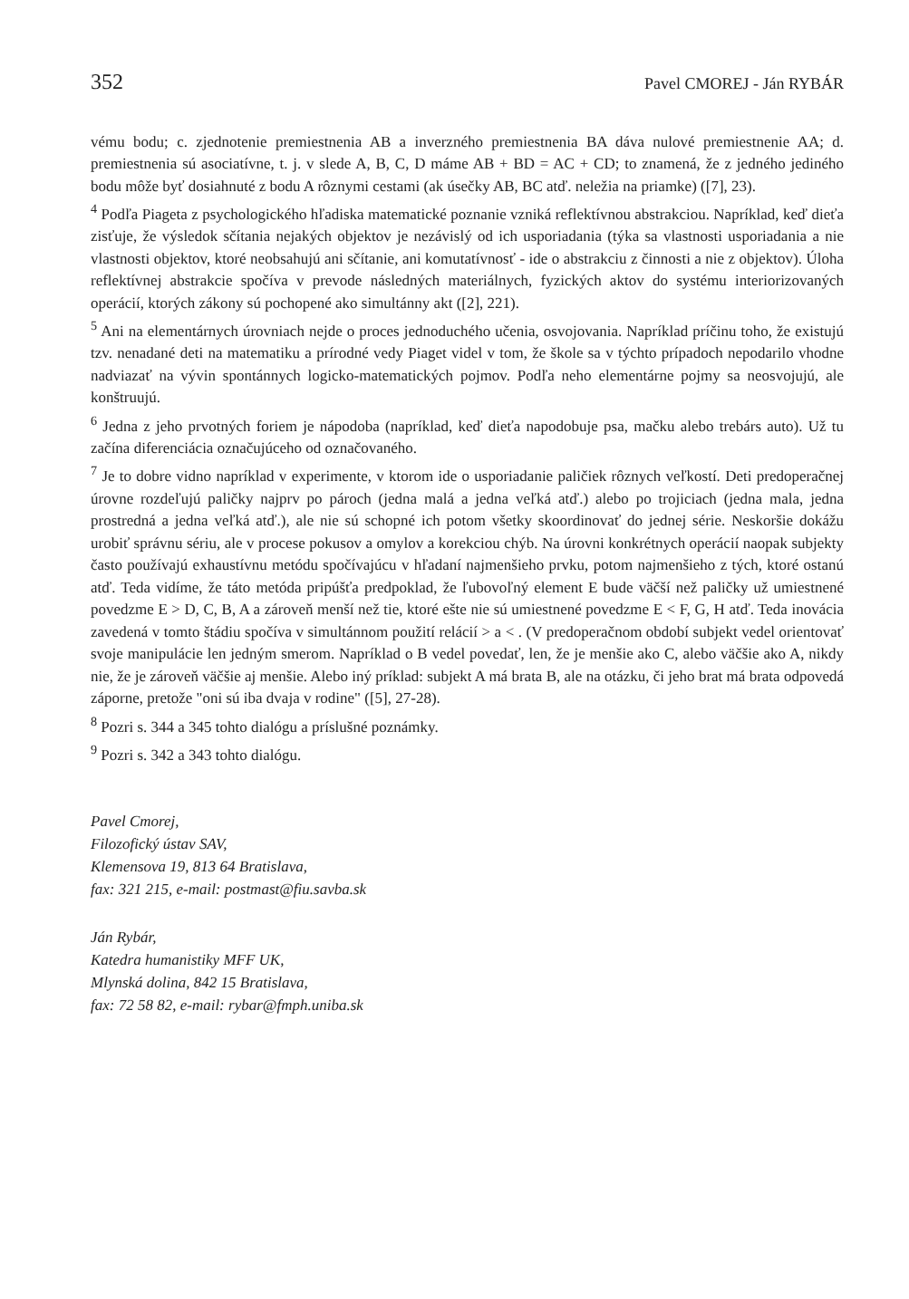352 Pavel CMOREJ - Ján RYBÁR
vému bodu; c. zjednotenie premiestnenia AB a inverzného premiestnenia BA dáva nulové premiestnenie AA; d. premiestnenia sú asociatívne, t. j. v slede A, B, C, D máme AB + BD = AC + CD; to znamená, že z jedného jediného bodu môže byť dosiahnuté z bodu A rôznymi cestami (ak úsečky AB, BC atď. neležia na priamke) ([7], 23).
<sup>4</sup> Podľa Piageta z psychologického hľadiska matematické poznanie vzniká reflektívnou abstrakciou. Napríklad, keď dieťa zisťuje, že výsledok sčítania nejakých objektov je nezávislý od ich usporiadania (týka sa vlastnosti usporiadania a nie vlastnosti objektov, ktoré neobsahujú ani sčítanie, ani komutatívnosť - ide o abstrakciu z činnosti a nie z objektov). Úloha reflektívnej abstrakcie spočíva v prevode následných materiálnych, fyzických aktov do systému interiorizovaných operácií, ktorých zákony sú pochopené ako simultánny akt ([2], 221).
<sup>5</sup> Ani na elementárnych úrovniach nejde o proces jednoduchého učenia, osvojovania. Napríklad príčinu toho, že existujú tzv. nenadané deti na matematiku a prírodné vedy Piaget videl v tom, že škole sa v týchto prípadoch nepodarilo vhodne nadviazať na vývin spontánnych logicko-matematických pojmov. Podľa neho elementárne pojmy sa neosvojujú, ale konštruujú.
<sup>6</sup> Jedna z jeho prvotných foriem je nápodoba (napríklad, keď dieťa napodobuje psa, mačku alebo trebárs auto). Už tu začína diferenciácia označujúceho od označovaného.
<sup>7</sup> Je to dobre vidno napríklad v experimente, v ktorom ide o usporiadanie paličiek rôznych veľkostí. Deti predoperačnej úrovne rozdeľujú paličky najprv po pároch (jedna malá a jedna veľká atď.) alebo po trojiciach (jedna mala, jedna prostredná a jedna veľká atď.), ale nie sú schopné ich potom všetky skoordinovať do jednej série. Neskoršie dokážu urobiť správnu sériu, ale v procese pokusov a omylov a korekciou chýb. Na úrovni konkrétnych operácií naopak subjekty často používajú exhaustívnu metódu spočívajúcu v hľadaní najmenšieho prvku, potom najmenšieho z tých, ktoré ostanú atď. Teda vidíme, že táto metóda pripúšťa predpoklad, že ľubovoľný element E bude väčší než paličky už umiestnené povedzme E > D, C, B, A a zároveň menší než tie, ktoré ešte nie sú umiestnené povedzme E < F, G, H atď. Teda inovácia zavedená v tomto štádiu spočíva v simultánnom použití relácií > a < . (V predoperačnom období subjekt vedel orientovať svoje manipulácie len jedným smerom. Napríklad o B vedel povedať, len, že je menšie ako C, alebo väčšie ako A, nikdy nie, že je zároveň väčšie aj menšie. Alebo iný príklad: subjekt A má brata B, ale na otázku, či jeho brat má brata odpovedá záporne, pretože "oni sú iba dvaja v rodine" ([5], 27-28).
<sup>8</sup> Pozri s. 344 a 345 tohto dialógu a príslušné poznámky.
<sup>9</sup> Pozri s. 342 a 343 tohto dialógu.
Pavel Cmorej,
Filozofický ústav SAV,
Klemensova 19, 813 64 Bratislava,
fax: 321 215, e-mail: postmast@fiu.savba.sk
Ján Rybár,
Katedra humanistiky MFF UK,
Mlynská dolina, 842 15 Bratislava,
fax: 72 58 82, e-mail: rybar@fmph.uniba.sk